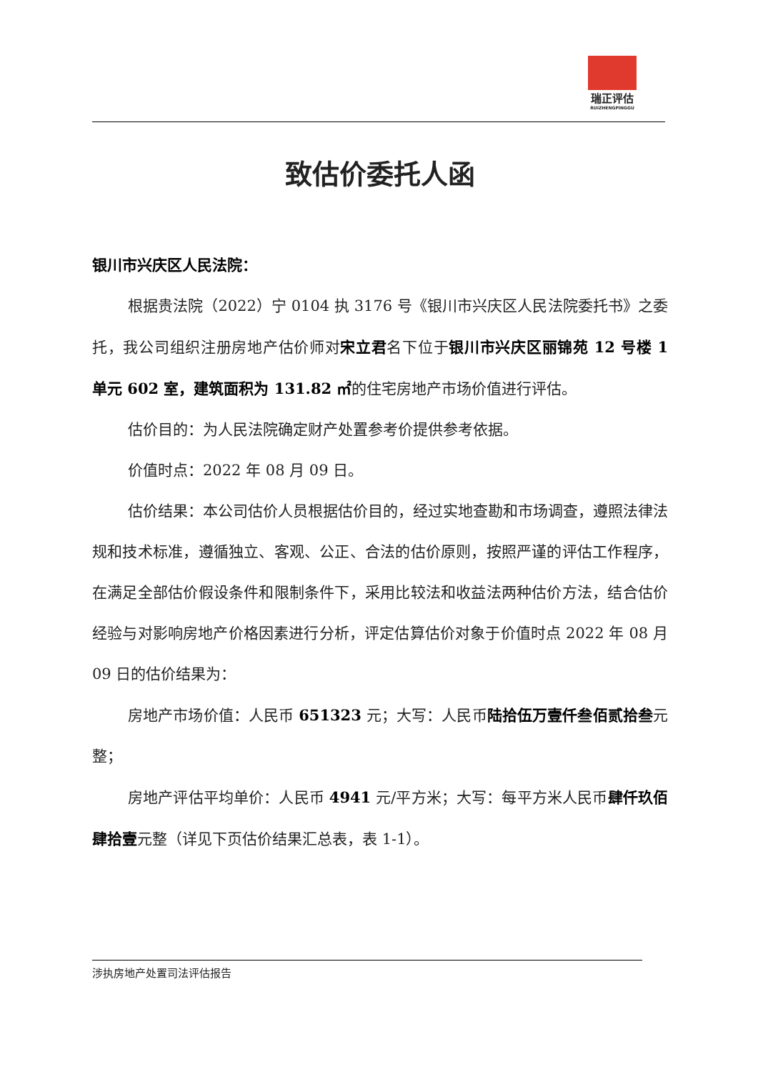瑞正评估
RUIZHENGPINGGU
致估价委托人函
银川市兴庆区人民法院：
根据贵法院（2022）宁 0104 执 3176 号《银川市兴庆区人民法院委托书》之委托，我公司组织注册房地产估价师对宋立君名下位于银川市兴庆区丽锦苑 12 号楼 1 单元 602 室，建筑面积为 131.82 ㎡的住宅房地产市场价值进行评估。
估价目的：为人民法院确定财产处置参考价提供参考依据。
价值时点：2022 年 08 月 09 日。
估价结果：本公司估价人员根据估价目的，经过实地查勘和市场调查，遵照法律法规和技术标准，遵循独立、客观、公正、合法的估价原则，按照严谨的评估工作程序，在满足全部估价假设条件和限制条件下，采用比较法和收益法两种估价方法，结合估价经验与对影响房地产价格因素进行分析，评定估算估价对象于价值时点 2022 年 08 月 09 日的估价结果为：
房地产市场价值：人民币 651323 元；大写：人民币陆拾伍万壹仟叁佰贰拾叁元整；
房地产评估平均单价：人民币 4941 元/平方米；大写：每平方米人民币肆仟玖佰肆拾壹元整（详见下页估价结果汇总表，表 1-1）。
涉执房地产处置司法评估报告